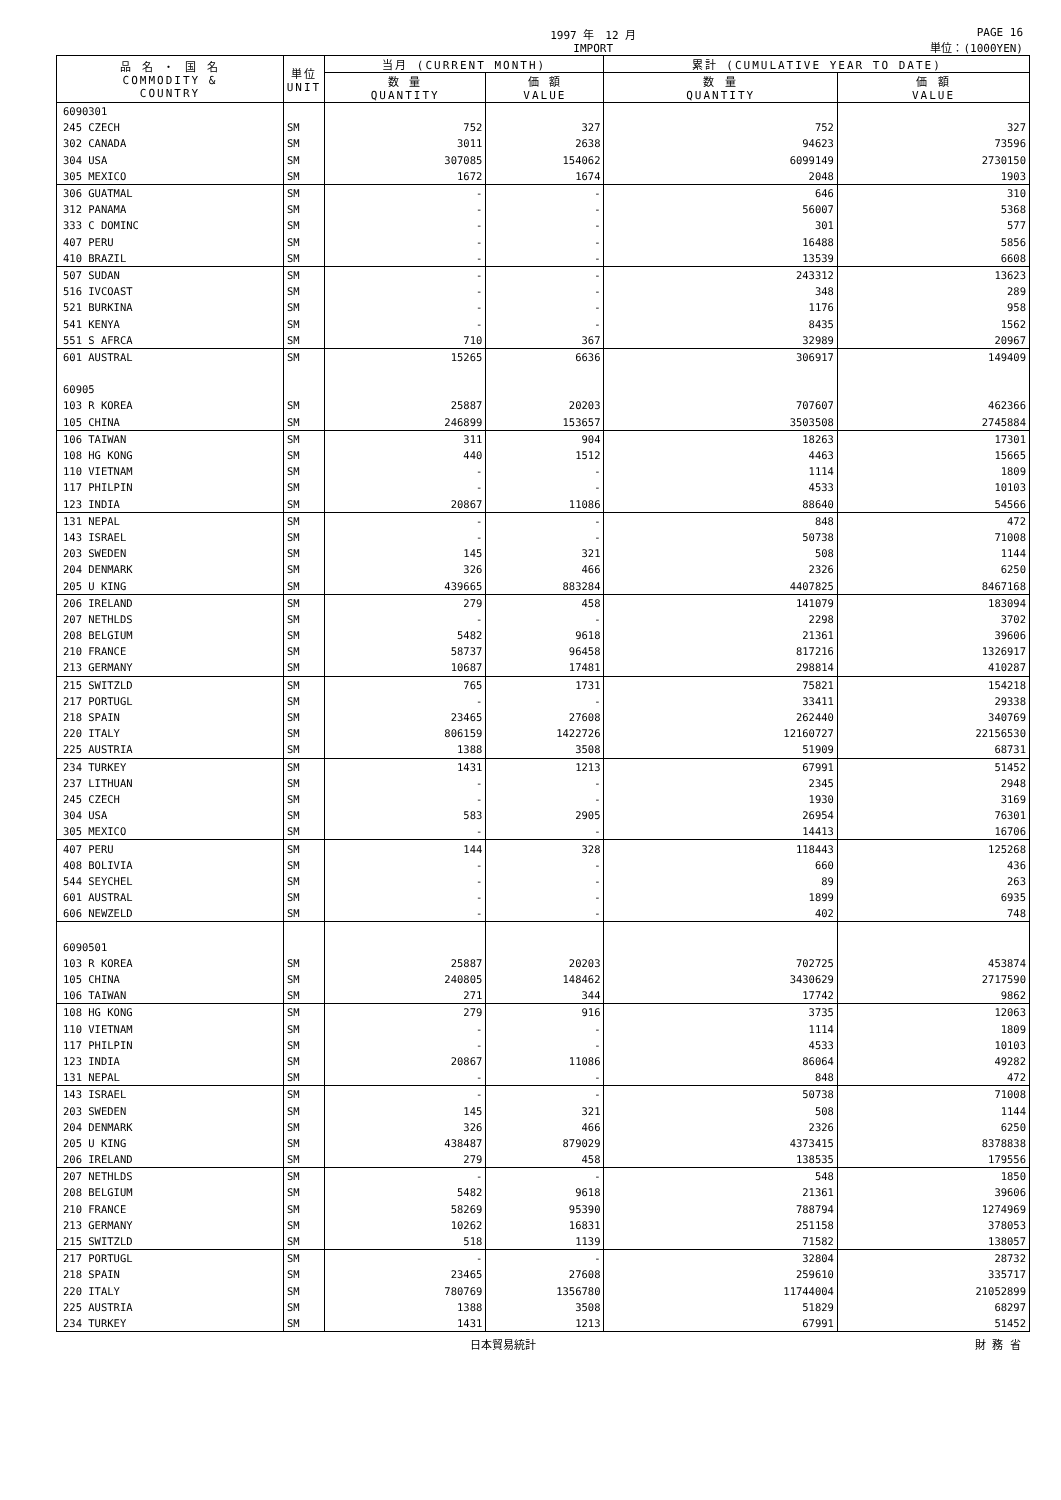1997 年　12 月
IMPORT
PAGE 16
単位：(1000YEN)
| 品 名 ・ 国 名 COMMODITY & COUNTRY | 単位 UNIT | 当月 (CURRENT MONTH) | | 累計 (CUMULATIVE YEAR TO DATE) | |
| --- | --- | --- | --- | --- | --- |
| | | 数 量 QUANTITY | 価 額 VALUE | 数 量 QUANTITY | 価 額 VALUE |
| 6090301 | | | | | |
| 245 CZECH | SM | 752 | 327 | 752 | 327 |
| 302 CANADA | SM | 3011 | 2638 | 94623 | 73596 |
| 304 USA | SM | 307085 | 154062 | 6099149 | 2730150 |
| 305 MEXICO | SM | 1672 | 1674 | 2048 | 1903 |
| 306 GUATMAL | SM | - | - | 646 | 310 |
| 312 PANAMA | SM | - | - | 56007 | 5368 |
| 333 C DOMINC | SM | - | - | 301 | 577 |
| 407 PERU | SM | - | - | 16488 | 5856 |
| 410 BRAZIL | SM | - | - | 13539 | 6608 |
| 507 SUDAN | SM | - | - | 243312 | 13623 |
| 516 IVCOAST | SM | - | - | 348 | 289 |
| 521 BURKINA | SM | - | - | 1176 | 958 |
| 541 KENYA | SM | - | - | 8435 | 1562 |
| 551 S AFRCA | SM | 710 | 367 | 32989 | 20967 |
| 601 AUSTRAL | SM | 15265 | 6636 | 306917 | 149409 |
| 60905 | | | | | |
| 103 R KOREA | SM | 25887 | 20203 | 707607 | 462366 |
| 105 CHINA | SM | 246899 | 153657 | 3503508 | 2745884 |
| 106 TAIWAN | SM | 311 | 904 | 18263 | 17301 |
| 108 HG KONG | SM | 440 | 1512 | 4463 | 15665 |
| 110 VIETNAM | SM | - | - | 1114 | 1809 |
| 117 PHILPIN | SM | - | - | 4533 | 10103 |
| 123 INDIA | SM | 20867 | 11086 | 88640 | 54566 |
| 131 NEPAL | SM | - | - | 848 | 472 |
| 143 ISRAEL | SM | - | - | 50738 | 71008 |
| 203 SWEDEN | SM | 145 | 321 | 508 | 1144 |
| 204 DENMARK | SM | 326 | 466 | 2326 | 6250 |
| 205 U KING | SM | 439665 | 883284 | 4407825 | 8467168 |
| 206 IRELAND | SM | 279 | 458 | 141079 | 183094 |
| 207 NETHLDS | SM | - | - | 2298 | 3702 |
| 208 BELGIUM | SM | 5482 | 9618 | 21361 | 39606 |
| 210 FRANCE | SM | 58737 | 96458 | 817216 | 1326917 |
| 213 GERMANY | SM | 10687 | 17481 | 298814 | 410287 |
| 215 SWITZLD | SM | 765 | 1731 | 75821 | 154218 |
| 217 PORTUGL | SM | - | - | 33411 | 29338 |
| 218 SPAIN | SM | 23465 | 27608 | 262440 | 340769 |
| 220 ITALY | SM | 806159 | 1422726 | 12160727 | 22156530 |
| 225 AUSTRIA | SM | 1388 | 3508 | 51909 | 68731 |
| 234 TURKEY | SM | 1431 | 1213 | 67991 | 51452 |
| 237 LITHUAN | SM | - | - | 2345 | 2948 |
| 245 CZECH | SM | - | - | 1930 | 3169 |
| 304 USA | SM | 583 | 2905 | 26954 | 76301 |
| 305 MEXICO | SM | - | - | 14413 | 16706 |
| 407 PERU | SM | 144 | 328 | 118443 | 125268 |
| 408 BOLIVIA | SM | - | - | 660 | 436 |
| 544 SEYCHEL | SM | - | - | 89 | 263 |
| 601 AUSTRAL | SM | - | - | 1899 | 6935 |
| 606 NEWZELD | SM | - | - | 402 | 748 |
| 6090501 | | | | | |
| 103 R KOREA | SM | 25887 | 20203 | 702725 | 453874 |
| 105 CHINA | SM | 240805 | 148462 | 3430629 | 2717590 |
| 106 TAIWAN | SM | 271 | 344 | 17742 | 9862 |
| 108 HG KONG | SM | 279 | 916 | 3735 | 12063 |
| 110 VIETNAM | SM | - | - | 1114 | 1809 |
| 117 PHILPIN | SM | - | - | 4533 | 10103 |
| 123 INDIA | SM | 20867 | 11086 | 86064 | 49282 |
| 131 NEPAL | SM | - | - | 848 | 472 |
| 143 ISRAEL | SM | - | - | 50738 | 71008 |
| 203 SWEDEN | SM | 145 | 321 | 508 | 1144 |
| 204 DENMARK | SM | 326 | 466 | 2326 | 6250 |
| 205 U KING | SM | 438487 | 879029 | 4373415 | 8378838 |
| 206 IRELAND | SM | 279 | 458 | 138535 | 179556 |
| 207 NETHLDS | SM | - | - | 548 | 1850 |
| 208 BELGIUM | SM | 5482 | 9618 | 21361 | 39606 |
| 210 FRANCE | SM | 58269 | 95390 | 788794 | 1274969 |
| 213 GERMANY | SM | 10262 | 16831 | 251158 | 378053 |
| 215 SWITZLD | SM | 518 | 1139 | 71582 | 138057 |
| 217 PORTUGL | SM | - | - | 32804 | 28732 |
| 218 SPAIN | SM | 23465 | 27608 | 259610 | 335717 |
| 220 ITALY | SM | 780769 | 1356780 | 11744004 | 21052899 |
| 225 AUSTRIA | SM | 1388 | 3508 | 51829 | 68297 |
| 234 TURKEY | SM | 1431 | 1213 | 67991 | 51452 |
日本貿易統計 財 務 省